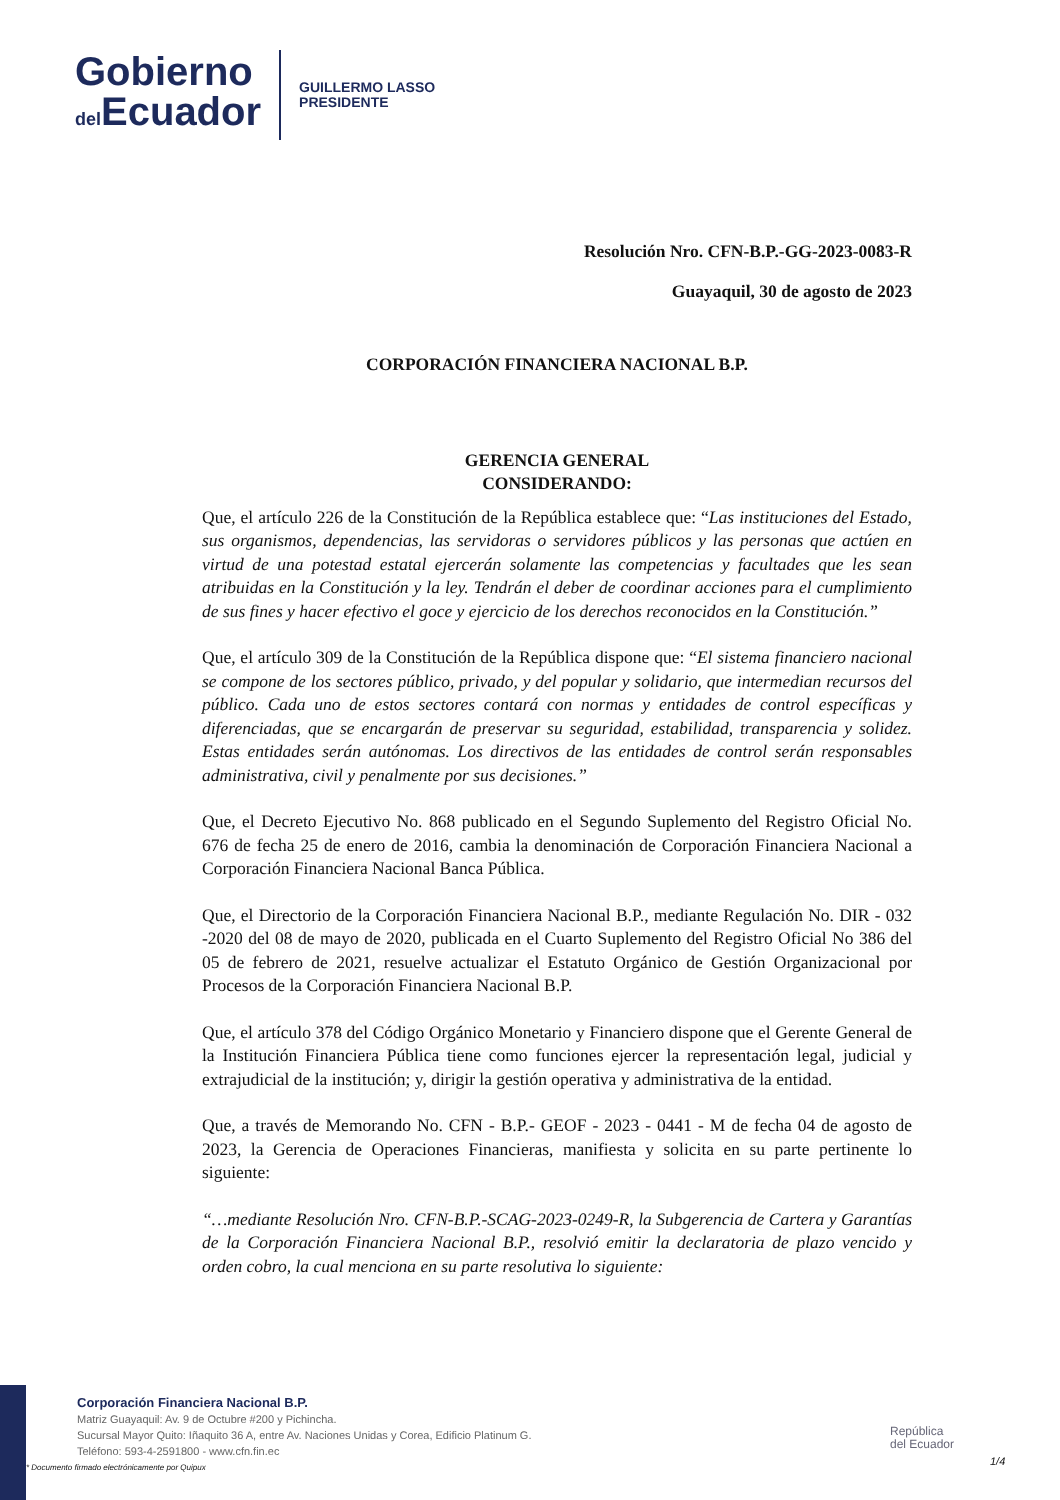Gobierno
del Ecuador
GUILLERMO LASSO
PRESIDENTE
Resolución Nro. CFN-B.P.-GG-2023-0083-R
Guayaquil, 30 de agosto de 2023
CORPORACIÓN FINANCIERA NACIONAL B.P.
GERENCIA GENERAL
CONSIDERANDO:
Que, el artículo 226 de la Constitución de la República establece que: “Las instituciones del Estado, sus organismos, dependencias, las servidoras o servidores públicos y las personas que actúen en virtud de una potestad estatal ejercerán solamente las competencias y facultades que les sean atribuidas en la Constitución y la ley. Tendrán el deber de coordinar acciones para el cumplimiento de sus fines y hacer efectivo el goce y ejercicio de los derechos reconocidos en la Constitución.”
Que, el artículo 309 de la Constitución de la República dispone que: “El sistema financiero nacional se compone de los sectores público, privado, y del popular y solidario, que intermedian recursos del público. Cada uno de estos sectores contará con normas y entidades de control específicas y diferenciadas, que se encargarán de preservar su seguridad, estabilidad, transparencia y solidez. Estas entidades serán autónomas. Los directivos de las entidades de control serán responsables administrativa, civil y penalmente por sus decisiones.”
Que, el Decreto Ejecutivo No. 868 publicado en el Segundo Suplemento del Registro Oficial No. 676 de fecha 25 de enero de 2016, cambia la denominación de Corporación Financiera Nacional a Corporación Financiera Nacional Banca Pública.
Que, el Directorio de la Corporación Financiera Nacional B.P., mediante Regulación No. DIR - 032 -2020 del 08 de mayo de 2020, publicada en el Cuarto Suplemento del Registro Oficial No 386 del 05 de febrero de 2021, resuelve actualizar el Estatuto Orgánico de Gestión Organizacional por Procesos de la Corporación Financiera Nacional B.P.
Que, el artículo 378 del Código Orgánico Monetario y Financiero dispone que el Gerente General de la Institución Financiera Pública tiene como funciones ejercer la representación legal, judicial y extrajudicial de la institución; y, dirigir la gestión operativa y administrativa de la entidad.
Que, a través de Memorando No. CFN - B.P.- GEOF - 2023 - 0441 - M de fecha 04 de agosto de 2023, la Gerencia de Operaciones Financieras, manifiesta y solicita en su parte pertinente lo siguiente:
“…mediante Resolución Nro. CFN-B.P.-SCAG-2023-0249-R, la Subgerencia de Cartera y Garantías de la Corporación Financiera Nacional B.P., resolvió emitir la declaratoria de plazo vencido y orden cobro, la cual menciona en su parte resolutiva lo siguiente:
Corporación Financiera Nacional B.P.
Matriz Guayaquil: Av. 9 de Octubre #200 y Pichincha.
Sucursal Mayor Quito: Iñaquito 36 A, entre Av. Naciones Unidas y Corea, Edificio Platinum G.
Teléfono: 593-4-2591800 - www.cfn.fin.ec
* Documento firmado electrónicamente por Quipux
República
del Ecuador
1/4